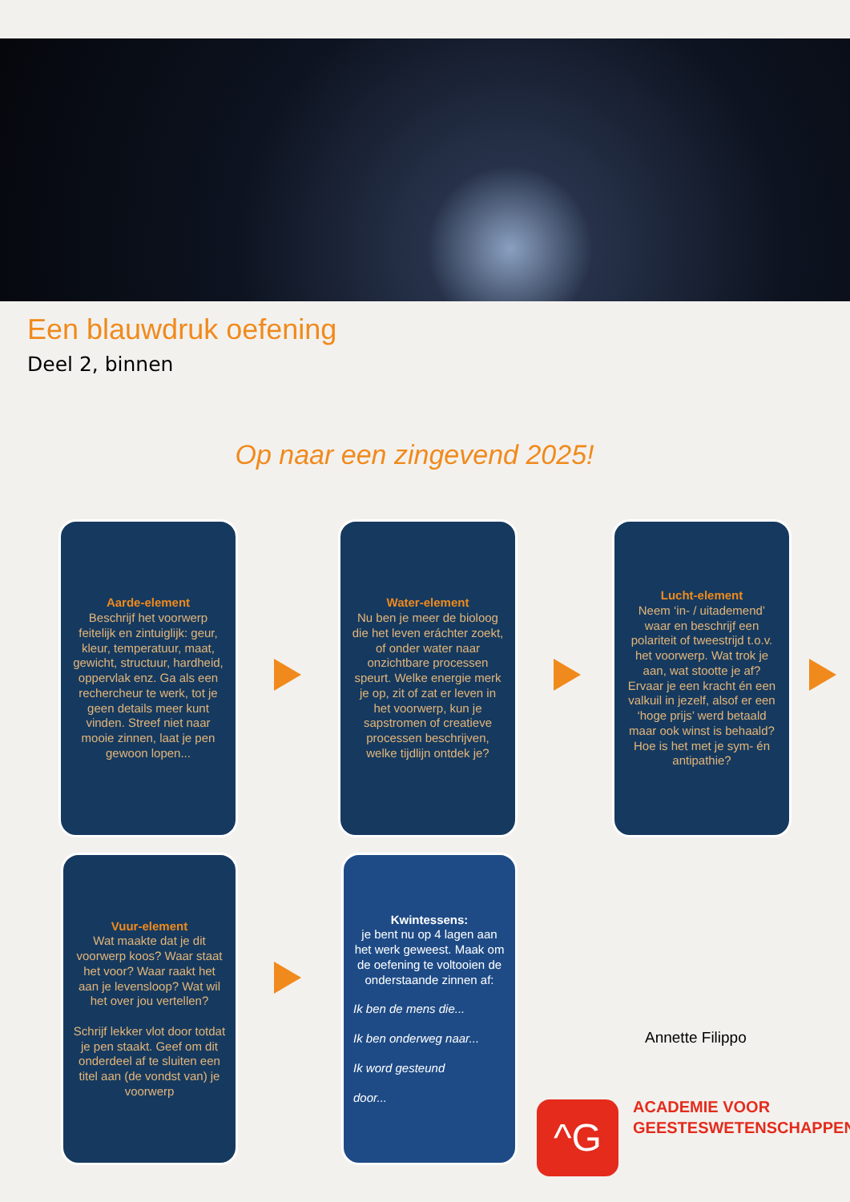Een blauwdruk oefening
Deel 2, binnen
Op naar een zingevend 2025!
Aarde-element
Beschrijf het voorwerp feitelijk en zintuiglijk: geur, kleur, temperatuur, maat, gewicht, structuur, hardheid, oppervlak enz. Ga als een rechercheur te werk, tot je geen details meer kunt vinden. Streef niet naar mooie zinnen, laat je pen gewoon lopen...
Water-element
Nu ben je meer de bioloog die het leven eráchter zoekt, of onder water naar onzichtbare processen speurt. Welke energie merk je op, zit of zat er leven in het voorwerp, kun je sapstromen of creatieve processen beschrijven, welke tijdlijn ontdek je?
Lucht-element
Neem ‘in- / uitademend’ waar en beschrijf een polariteit of tweestrijd t.o.v. het voorwerp. Wat trok je aan, wat stootte je af? Ervaar je een kracht én een valkuil in jezelf, alsof er een ‘hoge prijs’ werd betaald maar ook winst is behaald? Hoe is het met je sym- én antipathie?
Vuur-element
Wat maakte dat je dit voorwerp koos? Waar staat het voor? Waar raakt het aan je levensloop? Wat wil het over jou vertellen?
Schrijf lekker vlot door totdat je pen staakt. Geef om dit onderdeel af te sluiten een titel aan (de vondst van) je voorwerp
Kwintessens:
je bent nu op 4 lagen aan het werk geweest. Maak om de oefening te voltooien de onderstaande zinnen af:
Ik ben de mens die...
Ik ben onderweg naar...
Ik word gesteund
door...
Annette Filippo
^G
ACADEMIE VOOR
GEESTESWETENSCHAPPEN